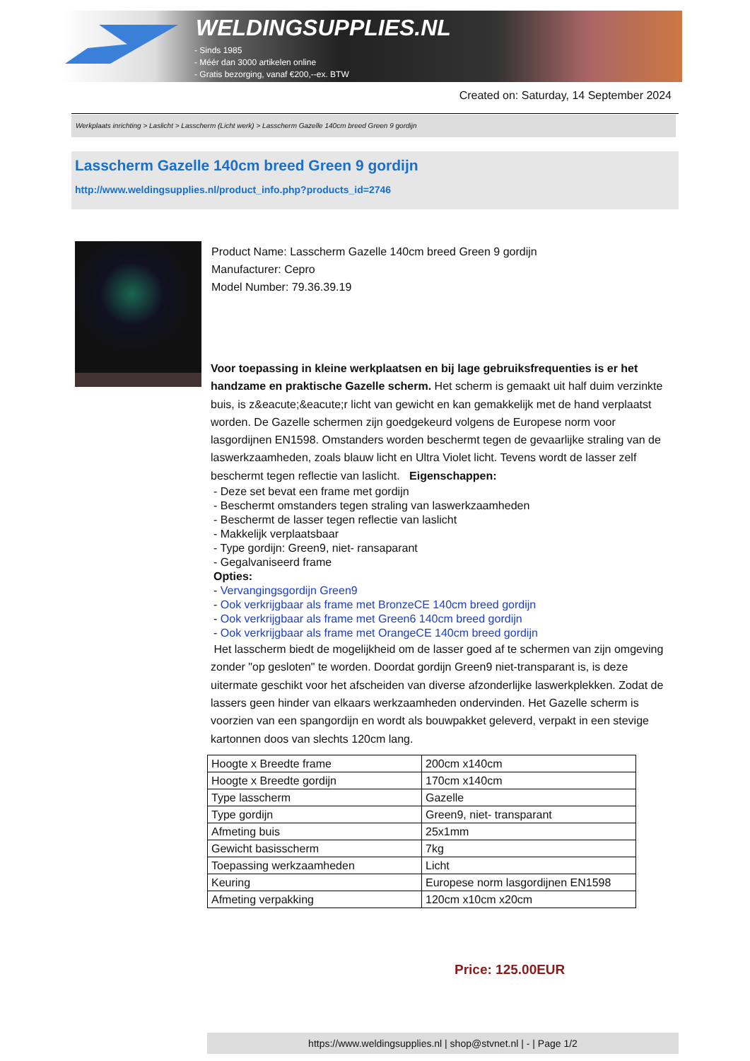WELDINGSUPPLIES.NL
- Sinds 1985
- Méér dan 3000 artikelen online
- Gratis bezorging, vanaf €200,--ex. BTW
Created on: Saturday, 14 September 2024
Werkplaats inrichting > Laslicht > Lasscherm (Licht werk) > Lasscherm Gazelle 140cm breed Green 9 gordijn
Lasscherm Gazelle 140cm breed Green 9 gordijn
http://www.weldingsupplies.nl/product_info.php?products_id=2746
Product Name: Lasscherm Gazelle 140cm breed Green 9 gordijn
Manufacturer: Cepro
Model Number: 79.36.39.19
Voor toepassing in kleine werkplaatsen en bij lage gebruiksfrequenties is er het handzame en praktische Gazelle scherm. Het scherm is gemaakt uit half duim verzinkte buis, is z&eacute;&eacute;r licht van gewicht en kan gemakkelijk met de hand verplaatst worden. De Gazelle schermen zijn goedgekeurd volgens de Europese norm voor lasgordijnen EN1598. Omstanders worden beschermt tegen de gevaarlijke straling van de laswerkzaamheden, zoals blauw licht en Ultra Violet licht. Tevens wordt de lasser zelf beschermt tegen reflectie van laslicht. Eigenschappen:
- Deze set bevat een frame met gordijn
- Beschermt omstanders tegen straling van laswerkzaamheden
- Beschermt de lasser tegen reflectie van laslicht
- Makkelijk verplaatsbaar
- Type gordijn: Green9, niet- ransaparant
- Gegalvaniseerd frame
Opties:
- Vervangingsgordijn Green9
- Ook verkrijgbaar als frame met BronzeCE 140cm breed gordijn
- Ook verkrijgbaar als frame met Green6 140cm breed gordijn
- Ook verkrijgbaar als frame met OrangeCE 140cm breed gordijn
Het lasscherm biedt de mogelijkheid om de lasser goed af te schermen van zijn omgeving zonder "op gesloten" te worden. Doordat gordijn Green9 niet-transparant is, is deze uitermate geschikt voor het afscheiden van diverse afzonderlijke laswerkplekken. Zodat de lassers geen hinder van elkaars werkzaamheden ondervinden. Het Gazelle scherm is voorzien van een spangordijn en wordt als bouwpakket geleverd, verpakt in een stevige kartonnen doos van slechts 120cm lang.
| Hoogte x Breedte frame | 200cm x140cm |
| Hoogte x Breedte gordijn | 170cm x140cm |
| Type lasscherm | Gazelle |
| Type gordijn | Green9, niet- transparant |
| Afmeting buis | 25x1mm |
| Gewicht basisscherm | 7kg |
| Toepassing werkzaamheden | Licht |
| Keuring | Europese norm lasgordijnen EN1598 |
| Afmeting verpakking | 120cm x10cm x20cm |
Price: 125.00EUR
https://www.weldingsupplies.nl | shop@stvnet.nl | - | Page 1/2